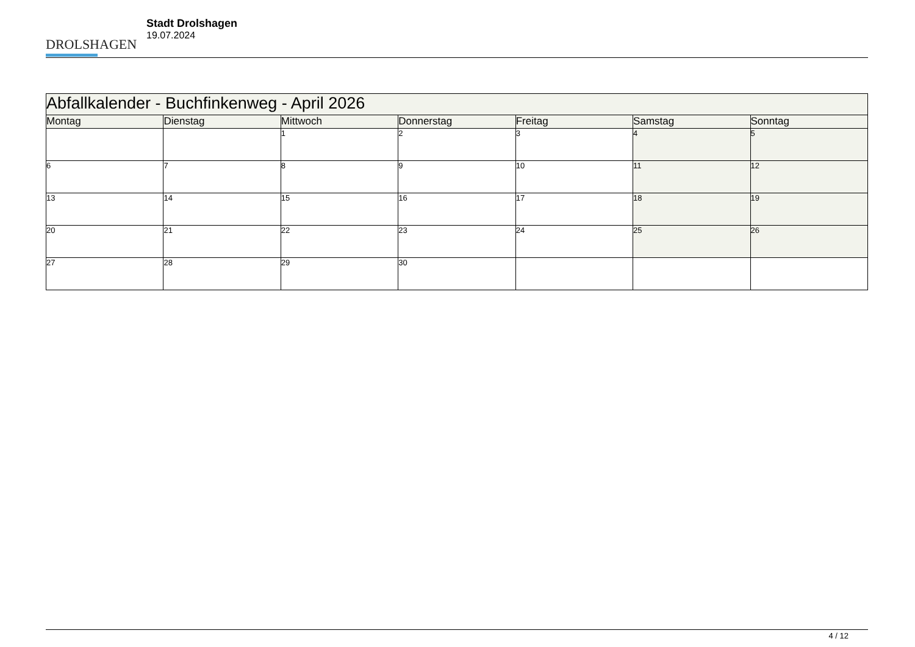DROLSHAGEN
Stadt Drolshagen
19.07.2024
| Abfallkalender - Buchfinkenweg - April 2026 | | | | | | |
| --- | --- | --- | --- | --- | --- | --- |
| Montag | Dienstag | Mittwoch | Donnerstag | Freitag | Samstag | Sonntag |
| | | 1 | 2 | 3 | 4 | 5 |
| 6 | 7 | 8 | 9 | 10 | 11 | 12 |
| 13 | 14 | 15 | 16 | 17 | 18 | 19 |
| 20 | 21 | 22 | 23 | 24 | 25 | 26 |
| 27 | 28 | 29 | 30 | | | |
4 / 12